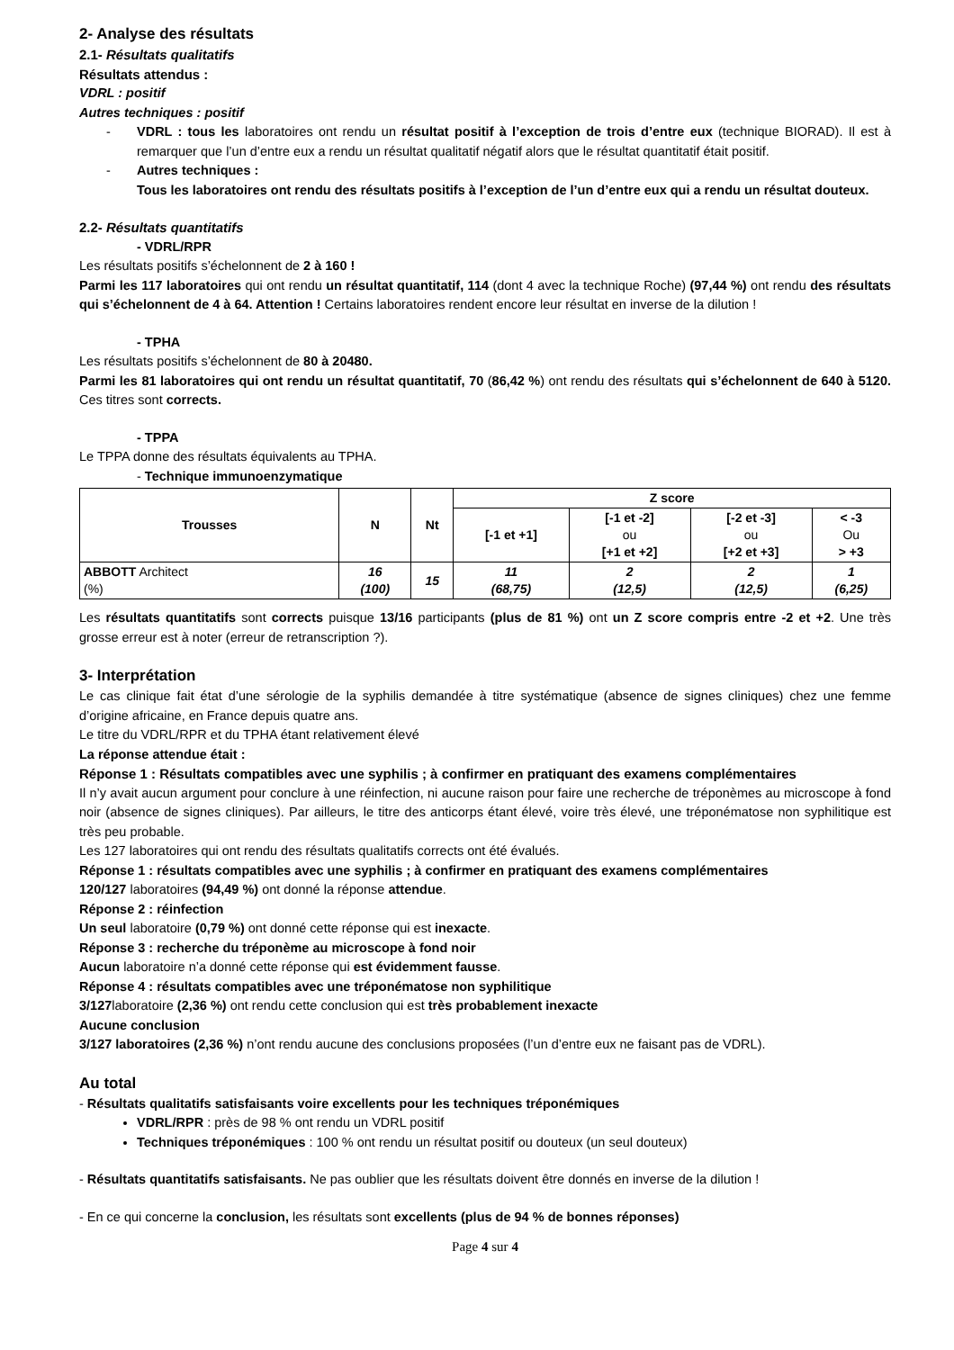2- Analyse des résultats
2.1- Résultats qualitatifs
Résultats attendus :
VDRL : positif
Autres techniques : positif
- VDRL : tous les laboratoires ont rendu un résultat positif à l’exception de trois d’entre eux (technique BIORAD). Il est à remarquer que l’un d’entre eux a rendu un résultat qualitatif négatif alors que le résultat quantitatif était positif.
- Autres techniques :
Tous les laboratoires ont rendu des résultats positifs à l’exception de l’un d’entre eux qui a rendu un résultat douteux.
2.2- Résultats quantitatifs
- VDRL/RPR
Les résultats positifs s’échelonnent de 2 à 160 !
Parmi les 117 laboratoires qui ont rendu un résultat quantitatif, 114 (dont 4 avec la technique Roche) (97,44 %) ont rendu des résultats qui s’échelonnent de 4 à 64. Attention ! Certains laboratoires rendent encore leur résultat en inverse de la dilution !
- TPHA
Les résultats positifs s’échelonnent de 80 à 20480.
Parmi les 81 laboratoires qui ont rendu un résultat quantitatif, 70 (86,42 %) ont rendu des résultats qui s’échelonnent de 640 à 5120. Ces titres sont corrects.
- TPPA
Le TPPA donne des résultats équivalents au TPHA.
- Technique immunoenzymatique
| Trousses | N | Nt | Z score | | | |
| --- | --- | --- | --- | --- | --- | --- |
| | | | [-1 et +1] | [-1 et -2] ou [+1 et +2] | [-2 et -3] ou [+2 et +3] | < -3 Ou > +3 |
| ABBOTT Architect (%) | 16 (100) | 15 | 11 (68,75) | 2 (12,5) | 2 (12,5) | 1 (6,25) |
Les résultats quantitatifs sont corrects puisque 13/16 participants (plus de 81 %) ont un Z score compris entre -2 et +2. Une très grosse erreur est à noter (erreur de retranscription ?).
3- Interprétation
Le cas clinique fait état d’une sérologie de la syphilis demandée à titre systématique (absence de signes cliniques) chez une femme d’origine africaine, en France depuis quatre ans.
Le titre du VDRL/RPR et du TPHA étant relativement élevé
La réponse attendue était :
Réponse 1 : Résultats compatibles avec une syphilis ; à confirmer en pratiquant des examens complémentaires
Il n’y avait aucun argument pour conclure à une réinfection, ni aucune raison pour faire une recherche de tréponèmes au microscope à fond noir (absence de signes cliniques). Par ailleurs, le titre des anticorps étant élevé, voire très élevé, une tréponématose non syphilitique est très peu probable.
Les 127 laboratoires qui ont rendu des résultats qualitatifs corrects ont été évalués.
Réponse 1 : résultats compatibles avec une syphilis ; à confirmer en pratiquant des examens complémentaires
120/127 laboratoires (94,49 %) ont donné la réponse attendue.
Réponse 2 : réinfection
Un seul laboratoire (0,79 %) ont donné cette réponse qui est inexacte.
Réponse 3 : recherche du tréponème au microscope à fond noir
Aucun laboratoire n’a donné cette réponse qui est évidemment fausse.
Réponse 4 : résultats compatibles avec une tréponématose non syphilitique
3/127laboratoire (2,36 %) ont rendu cette conclusion qui est très probablement inexacte
Aucune conclusion
3/127 laboratoires (2,36 %) n’ont rendu aucune des conclusions proposées (l’un d’entre eux ne faisant pas de VDRL).
Au total
- Résultats qualitatifs satisfaisants voire excellents pour les techniques tréponémiques
VDRL/RPR : près de 98 % ont rendu un VDRL positif
Techniques tréponémiques : 100 % ont rendu un résultat positif ou douteux (un seul douteux)
- Résultats quantitatifs satisfaisants. Ne pas oublier que les résultats doivent être donnés en inverse de la dilution !
- En ce qui concerne la conclusion, les résultats sont excellents (plus de 94 % de bonnes réponses)
Page 4 sur 4